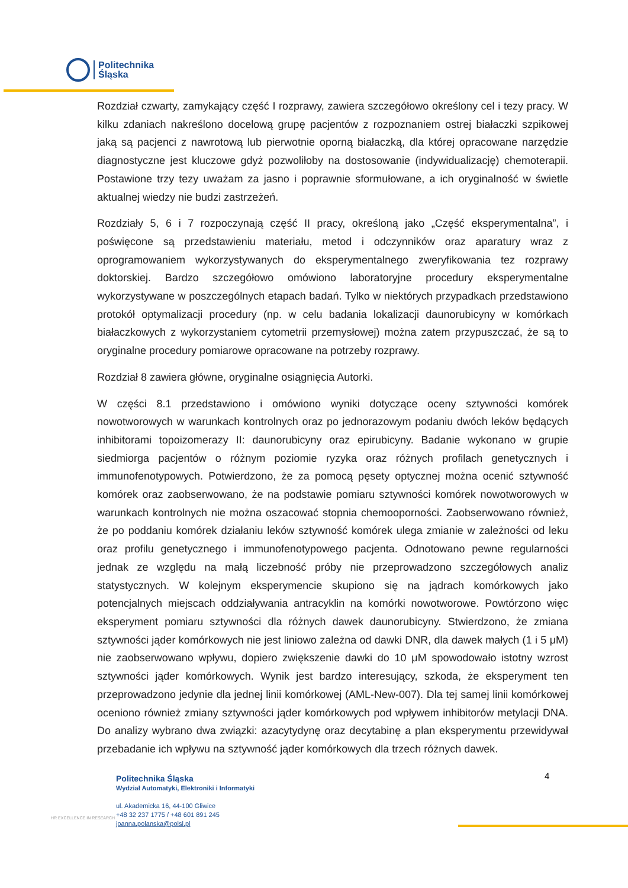Politechnika
Śląska
Rozdział czwarty, zamykający część I rozprawy, zawiera szczegółowo określony cel i tezy pracy. W kilku zdaniach nakreślono docelową grupę pacjentów z rozpoznaniem ostrej białaczki szpikowej jaką są pacjenci z nawrotową lub pierwotnie oporną białaczką, dla której opracowane narzędzie diagnostyczne jest kluczowe gdyż pozwoliłoby na dostosowanie (indywidualizację) chemoterapii. Postawione trzy tezy uważam za jasno i poprawnie sformułowane, a ich oryginalność w świetle aktualnej wiedzy nie budzi zastrzeżeń.
Rozdziały 5, 6 i 7 rozpoczynają część II pracy, określoną jako „Część eksperymentalna”, i poświęcone są przedstawieniu materiału, metod i odczynników oraz aparatury wraz z oprogramowaniem wykorzystywanych do eksperymentalnego zweryfikowania tez rozprawy doktorskiej. Bardzo szczegółowo omówiono laboratoryjne procedury eksperymentalne wykorzystywane w poszczególnych etapach badań. Tylko w niektórych przypadkach przedstawiono protokół optymalizacji procedury (np. w celu badania lokalizacji daunorubicyny w komórkach białaczkowych z wykorzystaniem cytometrii przemysłowej) można zatem przypuszczać, że są to oryginalne procedury pomiarowe opracowane na potrzeby rozprawy.
Rozdział 8 zawiera główne, oryginalne osiągnięcia Autorki.
W części 8.1 przedstawiono i omówiono wyniki dotyczące oceny sztywności komórek nowotworowych w warunkach kontrolnych oraz po jednorazowym podaniu dwóch leków będących inhibitorami topoizomerazy II: daunorubicyny oraz epirubicyny. Badanie wykonano w grupie siedmiorga pacjentów o różnym poziomie ryzyka oraz różnych profilach genetycznych i immunofenotypowych. Potwierdzono, że za pomocą pęsety optycznej można ocenić sztywność komórek oraz zaobserwowano, że na podstawie pomiaru sztywności komórek nowotworowych w warunkach kontrolnych nie można oszacować stopnia chemooporności. Zaobserwowano również, że po poddaniu komórek działaniu leków sztywność komórek ulega zmianie w zależności od leku oraz profilu genetycznego i immunofenotypowego pacjenta. Odnotowano pewne regularności jednak ze względu na małą liczebność próby nie przeprowadzono szczegółowych analiz statystycznych. W kolejnym eksperymencie skupiono się na jądrach komórkowych jako potencjalnych miejscach oddziaływania antracyklin na komórki nowotworowe. Powtórzono więc eksperyment pomiaru sztywności dla różnych dawek daunorubicyny. Stwierdzono, że zmiana sztywności jąder komórkowych nie jest liniowo zależna od dawki DNR, dla dawek małych (1 i 5 μM) nie zaobserwowano wpływu, dopiero zwiększenie dawki do 10 μM spowodowało istotny wzrost sztywności jąder komórkowych. Wynik jest bardzo interesujący, szkoda, że eksperyment ten przeprowadzono jedynie dla jednej linii komórkowej (AML-New-007). Dla tej samej linii komórkowej oceniono również zmiany sztywności jąder komórkowych pod wpływem inhibitorów metylacji DNA. Do analizy wybrano dwa związki: azacytydynę oraz decytabinę a plan eksperymentu przewidywał przebadanie ich wpływu na sztywność jąder komórkowych dla trzech różnych dawek.
HR EXCELLENCE IN RESEARCH
Politechnika Śląska
Wydział Automatyki, Elektroniki i Informatyki
ul. Akademicka 16, 44-100 Gliwice
+48 32 237 1775 / +48 601 891 245
joanna.polanska@polsl.pl
4